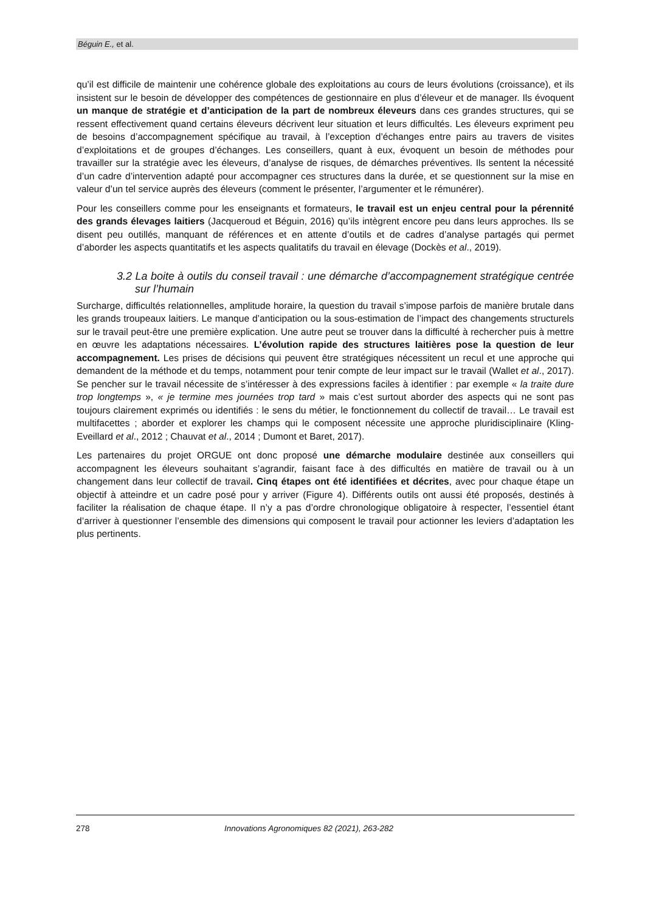Béguin E., et al.
qu’il est difficile de maintenir une cohérence globale des exploitations au cours de leurs évolutions (croissance), et ils insistent sur le besoin de développer des compétences de gestionnaire en plus d’éleveur et de manager. Ils évoquent un manque de stratégie et d’anticipation de la part de nombreux éleveurs dans ces grandes structures, qui se ressent effectivement quand certains éleveurs décrivent leur situation et leurs difficultés. Les éleveurs expriment peu de besoins d’accompagnement spécifique au travail, à l’exception d’échanges entre pairs au travers de visites d’exploitations et de groupes d’échanges. Les conseillers, quant à eux, évoquent un besoin de méthodes pour travailler sur la stratégie avec les éleveurs, d’analyse de risques, de démarches préventives. Ils sentent la nécessité d’un cadre d’intervention adapté pour accompagner ces structures dans la durée, et se questionnent sur la mise en valeur d’un tel service auprès des éleveurs (comment le présenter, l’argumenter et le rémunérer).
Pour les conseillers comme pour les enseignants et formateurs, le travail est un enjeu central pour la pérennité des grands élevages laitiers (Jacqueroud et Béguin, 2016) qu’ils intègrent encore peu dans leurs approches. Ils se disent peu outillés, manquant de références et en attente d’outils et de cadres d’analyse partagés qui permet d’aborder les aspects quantitatifs et les aspects qualitatifs du travail en élevage (Dockès et al., 2019).
3.2 La boite à outils du conseil travail : une démarche d’accompagnement stratégique centrée sur l’humain
Surcharge, difficultés relationnelles, amplitude horaire, la question du travail s’impose parfois de manière brutale dans les grands troupeaux laitiers. Le manque d’anticipation ou la sous-estimation de l’impact des changements structurels sur le travail peut-être une première explication. Une autre peut se trouver dans la difficulté à rechercher puis à mettre en œuvre les adaptations nécessaires. L’évolution rapide des structures laitières pose la question de leur accompagnement. Les prises de décisions qui peuvent être stratégiques nécessitent un recul et une approche qui demandent de la méthode et du temps, notamment pour tenir compte de leur impact sur le travail (Wallet et al., 2017). Se pencher sur le travail nécessite de s’intéresser à des expressions faciles à identifier : par exemple « la traite dure trop longtemps », « je termine mes journées trop tard » mais c’est surtout aborder des aspects qui ne sont pas toujours clairement exprimés ou identifiés : le sens du métier, le fonctionnement du collectif de travail… Le travail est multifacettes ; aborder et explorer les champs qui le composent nécessite une approche pluridisciplinaire (Kling-Eveillard et al., 2012 ; Chauvat et al., 2014 ; Dumont et Baret, 2017).
Les partenaires du projet ORGUE ont donc proposé une démarche modulaire destinée aux conseillers qui accompagnent les éleveurs souhaitant s’agrandir, faisant face à des difficultés en matière de travail ou à un changement dans leur collectif de travail. Cinq étapes ont été identifiées et décrites, avec pour chaque étape un objectif à atteindre et un cadre posé pour y arriver (Figure 4). Différents outils ont aussi été proposés, destinés à faciliter la réalisation de chaque étape. Il n’y a pas d’ordre chronologique obligatoire à respecter, l’essentiel étant d’arriver à questionner l’ensemble des dimensions qui composent le travail pour actionner les leviers d’adaptation les plus pertinents.
278 Innovations Agronomiques 82 (2021), 263-282